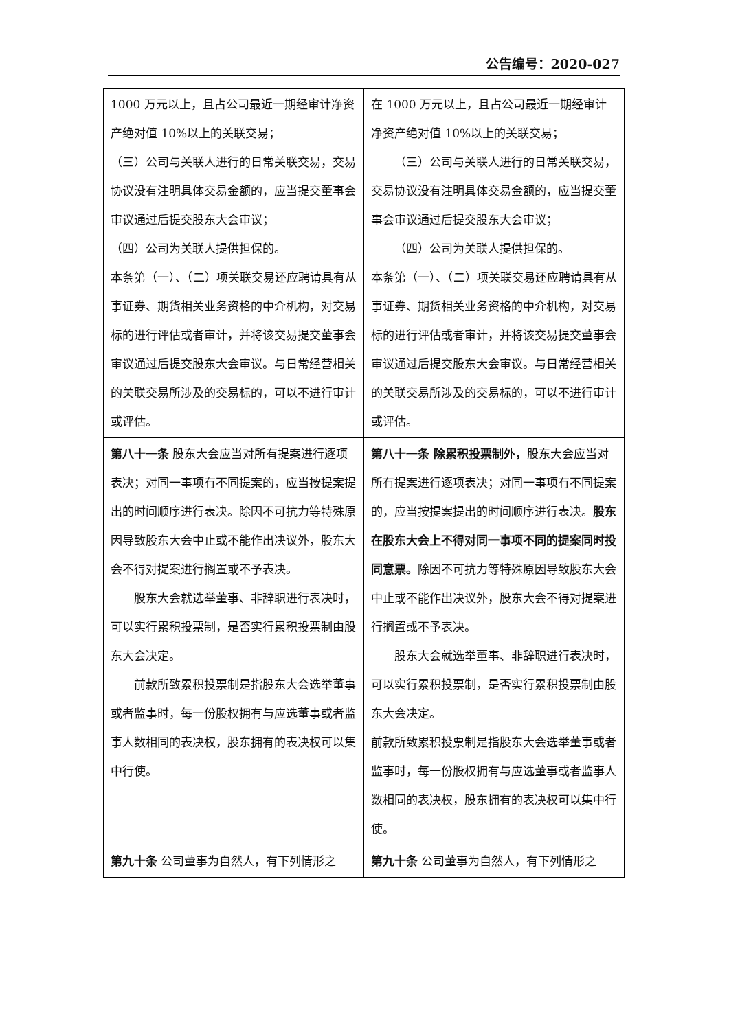公告编号：2020-027
| 1000 万元以上，且占公司最近一期经审计净资产绝对值 10%以上的关联交易； （三）公司与关联人进行的日常关联交易，交易协议没有注明具体交易金额的，应当提交董事会审议通过后提交股东大会审议； （四）公司为关联人提供担保的。 本条第（一）、（二）项关联交易还应聘请具有从事证券、期货相关业务资格的中介机构，对交易标的进行评估或者审计，并将该交易提交董事会审议通过后提交股东大会审议。与日常经营相关的关联交易所涉及的交易标的，可以不进行审计或评估。 | 在 1000 万元以上，且占公司最近一期经审计净资产绝对值 10%以上的关联交易； （三）公司与关联人进行的日常关联交易，交易协议没有注明具体交易金额的，应当提交董事会审议通过后提交股东大会审议； （四）公司为关联人提供担保的。 本条第（一）、（二）项关联交易还应聘请具有从事证券、期货相关业务资格的中介机构，对交易标的进行评估或者审计，并将该交易提交董事会审议通过后提交股东大会审议。与日常经营相关的关联交易所涉及的交易标的，可以不进行审计或评估。 |
| 第八十一条 股东大会应当对所有提案进行逐项表决；对同一事项有不同提案的，应当按提案提出的时间顺序进行表决。除因不可抗力等特殊原因导致股东大会中止或不能作出决议外，股东大会不得对提案进行搁置或不予表决。 股东大会就选举董事、非辞职进行表决时，可以实行累积投票制，是否实行累积投票制由股东大会决定。 前款所致累积投票制是指股东大会选举董事或者监事时，每一份股权拥有与应选董事或者监事人数相同的表决权，股东拥有的表决权可以集中行使。 | 第八十一条 除累积投票制外， 股东大会应当对所有提案进行逐项表决；对同一事项有不同提案的，应当按提案提出的时间顺序进行表决。 股东在股东大会上不得对同一事项不同的提案同时投同意票。 除因不可抗力等特殊原因导致股东大会中止或不能作出决议外，股东大会不得对提案进行搁置或不予表决。 股东大会就选举董事、非辞职进行表决时，可以实行累积投票制，是否实行累积投票制由股东大会决定。 前款所致累积投票制是指股东大会选举董事或者监事时，每一份股权拥有与应选董事或者监事人数相同的表决权，股东拥有的表决权可以集中行使。 |
| 第九十条 公司董事为自然人，有下列情形之 | 第九十条 公司董事为自然人，有下列情形之 |